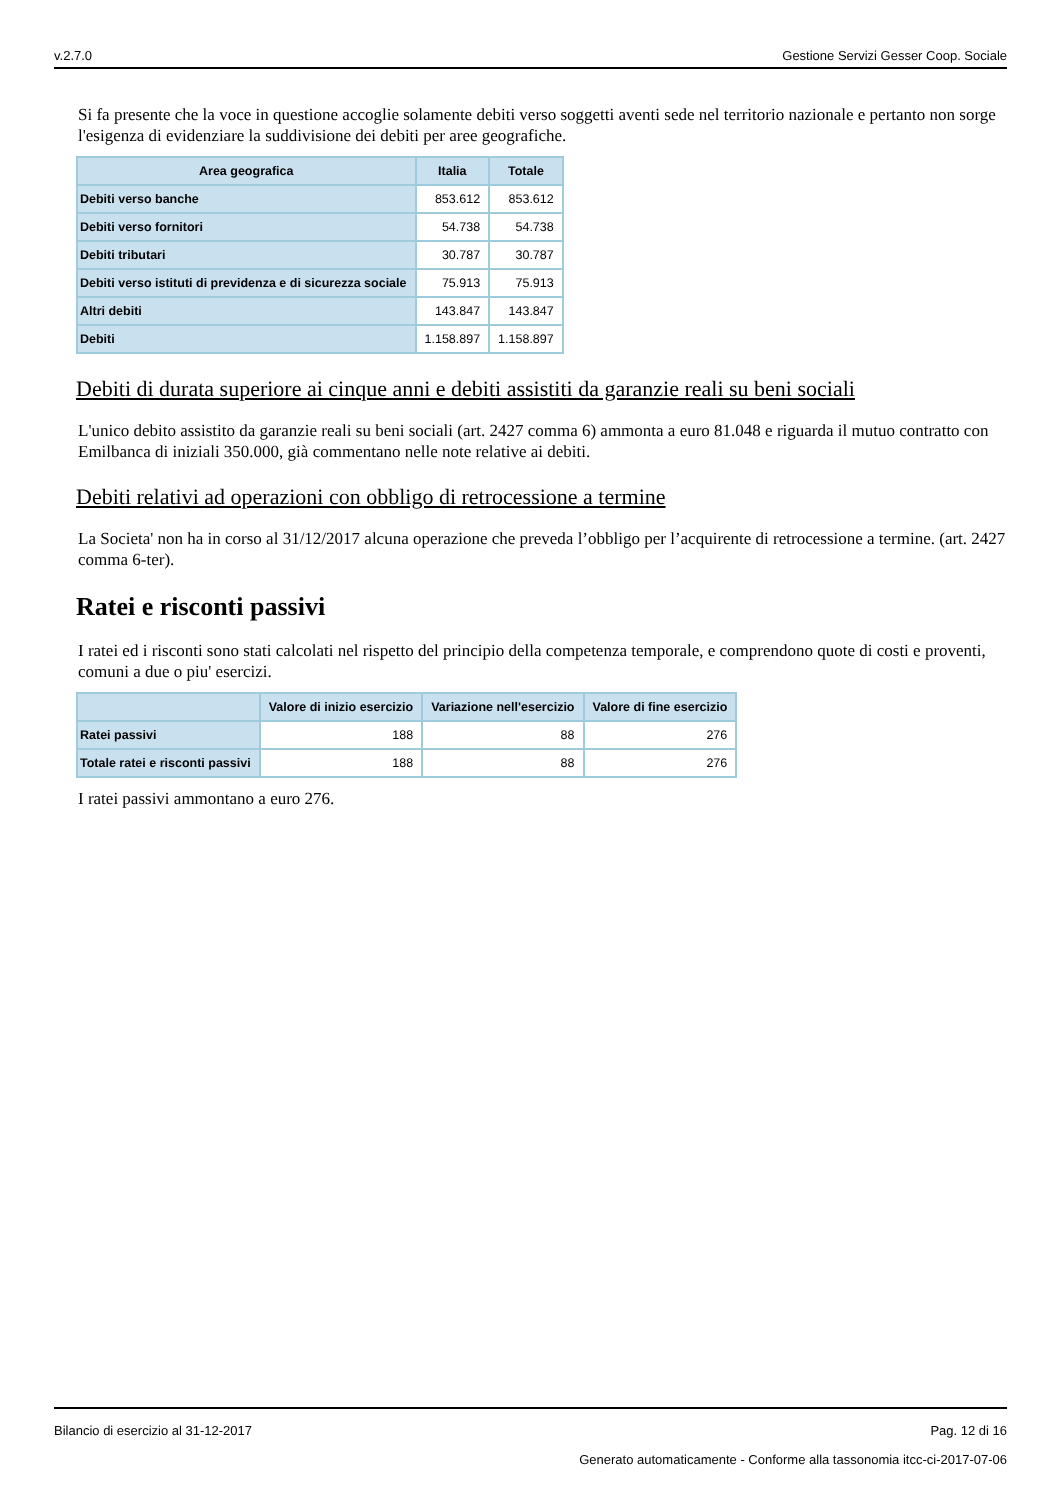v.2.7.0 Gestione Servizi Gesser Coop. Sociale
Si fa presente che la voce in questione accoglie solamente debiti verso soggetti aventi sede nel territorio nazionale e pertanto non sorge l'esigenza di evidenziare la suddivisione dei debiti per aree geografiche.
| Area geografica | Italia | Totale |
| --- | --- | --- |
| Debiti verso banche | 853.612 | 853.612 |
| Debiti verso fornitori | 54.738 | 54.738 |
| Debiti tributari | 30.787 | 30.787 |
| Debiti verso istituti di previdenza e di sicurezza sociale | 75.913 | 75.913 |
| Altri debiti | 143.847 | 143.847 |
| Debiti | 1.158.897 | 1.158.897 |
Debiti di durata superiore ai cinque anni e debiti assistiti da garanzie reali su beni sociali
L'unico debito assistito da garanzie reali su beni sociali (art. 2427 comma 6) ammonta a euro 81.048 e riguarda il mutuo contratto con Emilbanca di iniziali 350.000, già commentano nelle note relative ai debiti.
Debiti relativi ad operazioni con obbligo di retrocessione a termine
La Societa' non ha in corso al 31/12/2017 alcuna operazione che preveda l’obbligo per l’acquirente di retrocessione a termine. (art. 2427 comma 6-ter).
Ratei e risconti passivi
I ratei ed i risconti sono stati calcolati nel rispetto del principio della competenza temporale, e comprendono quote di costi e proventi, comuni a due o piu' esercizi.
| | Valore di inizio esercizio | Variazione nell'esercizio | Valore di fine esercizio |
| --- | --- | --- | --- |
| Ratei passivi | 188 | 88 | 276 |
| Totale ratei e risconti passivi | 188 | 88 | 276 |
I ratei passivi ammontano a euro 276.
Bilancio di esercizio al 31-12-2017 Pag. 12 di 16
Generato automaticamente - Conforme alla tassonomia itcc-ci-2017-07-06